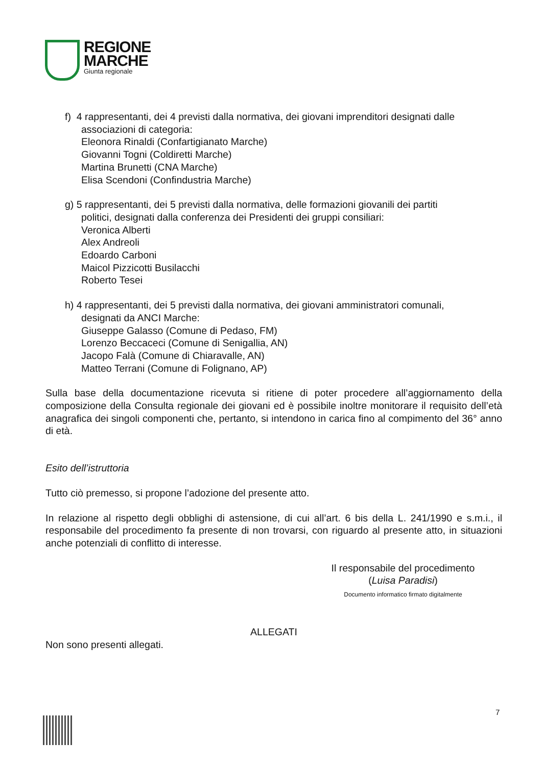REGIONE
MARCHE
Giunta regionale
f) 4 rappresentanti, dei 4 previsti dalla normativa, dei giovani imprenditori designati dalle
associazioni di categoria:
Eleonora Rinaldi (Confartigianato Marche)
Giovanni Togni (Coldiretti Marche)
Martina Brunetti (CNA Marche)
Elisa Scendoni (Confindustria Marche)
g) 5 rappresentanti, dei 5 previsti dalla normativa, delle formazioni giovanili dei partiti
politici, designati dalla conferenza dei Presidenti dei gruppi consiliari:
Veronica Alberti
Alex Andreoli
Edoardo Carboni
Maicol Pizzicotti Busilacchi
Roberto Tesei
h) 4 rappresentanti, dei 5 previsti dalla normativa, dei giovani amministratori comunali,
designati da ANCI Marche:
Giuseppe Galasso (Comune di Pedaso, FM)
Lorenzo Beccaceci (Comune di Senigallia, AN)
Jacopo Falà (Comune di Chiaravalle, AN)
Matteo Terrani (Comune di Folignano, AP)
Sulla base della documentazione ricevuta si ritiene di poter procedere all’aggiornamento della composizione della Consulta regionale dei giovani ed è possibile inoltre monitorare il requisito dell’età anagrafica dei singoli componenti che, pertanto, si intendono in carica fino al compimento del 36° anno di età.
Esito dell’istruttoria
Tutto ciò premesso, si propone l’adozione del presente atto.
In relazione al rispetto degli obblighi di astensione, di cui all’art. 6 bis della L. 241/1990 e s.m.i., il responsabile del procedimento fa presente di non trovarsi, con riguardo al presente atto, in situazioni anche potenziali di conflitto di interesse.
Il responsabile del procedimento
(Luisa Paradisi)
Documento informatico firmato digitalmente
ALLEGATI
Non sono presenti allegati.
7